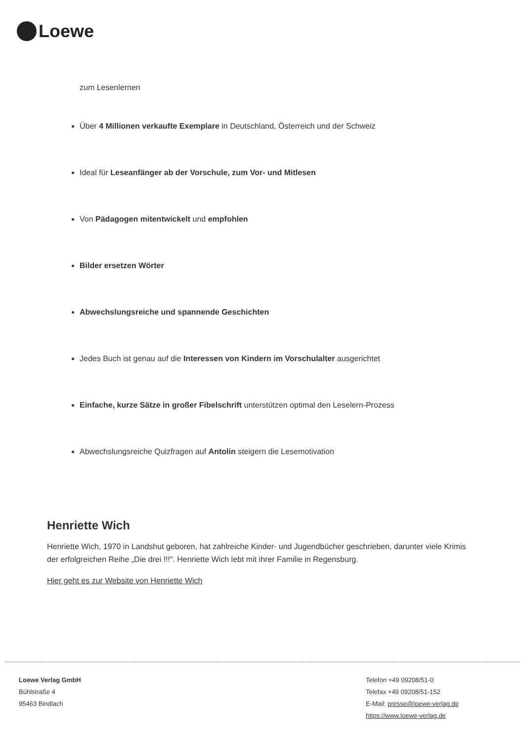Loewe
zum Lesenlernen
Über 4 Millionen verkaufte Exemplare in Deutschland, Österreich und der Schweiz
Ideal für Leseanfänger ab der Vorschule, zum Vor- und Mitlesen
Von Pädagogen mitentwickelt und empfohlen
Bilder ersetzen Wörter
Abwechslungsreiche und spannende Geschichten
Jedes Buch ist genau auf die Interessen von Kindern im Vorschulalter ausgerichtet
Einfache, kurze Sätze in großer Fibelschrift unterstützen optimal den Leselern-Prozess
Abwechslungsreiche Quizfragen auf Antolin steigern die Lesemotivation
Henriette Wich
Henriette Wich, 1970 in Landshut geboren, hat zahlreiche Kinder- und Jugendbücher geschrieben, darunter viele Krimis der erfolgreichen Reihe „Die drei !!!“. Henriette Wich lebt mit ihrer Familie in Regensburg.
Hier geht es zur Website von Henriette Wich
Loewe Verlag GmbH
Bühlstraße 4
95463 Bindlach
Telefon +49 09208/51-0
Telefax +49 09208/51-152
E-Mail: presse@loewe-verlag.de
https://www.loewe-verlag.de